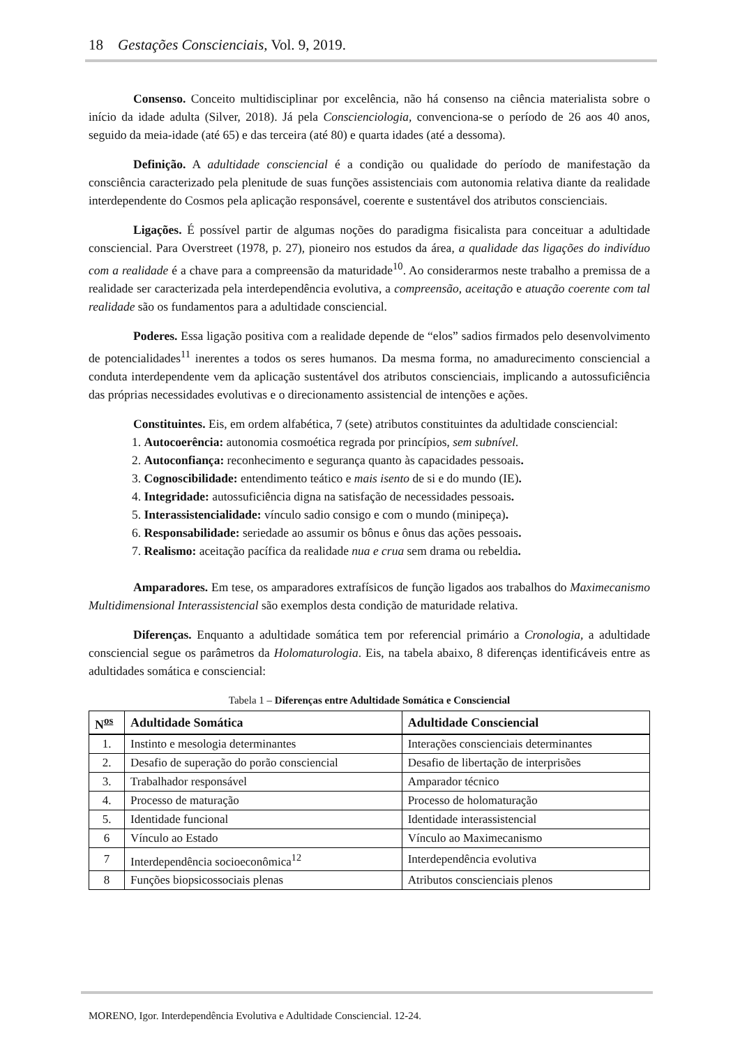18 Gestações Conscienciais, Vol. 9, 2019.
Consenso. Conceito multidisciplinar por excelência, não há consenso na ciência materialista sobre o início da idade adulta (Silver, 2018). Já pela Conscienciologia, convenciona-se o período de 26 aos 40 anos, seguido da meia-idade (até 65) e das terceira (até 80) e quarta idades (até a dessoma).
Definição. A adultidade consciencial é a condição ou qualidade do período de manifestação da consciência caracterizado pela plenitude de suas funções assistenciais com autonomia relativa diante da realidade interdependente do Cosmos pela aplicação responsável, coerente e sustentável dos atributos conscienciais.
Ligações. É possível partir de algumas noções do paradigma fisicalista para conceituar a adultidade consciencial. Para Overstreet (1978, p. 27), pioneiro nos estudos da área, a qualidade das ligações do indivíduo com a realidade é a chave para a compreensão da maturidade<sup>10</sup>. Ao considerarmos neste trabalho a premissa de a realidade ser caracterizada pela interdependência evolutiva, a compreensão, aceitação e atuação coerente com tal realidade são os fundamentos para a adultidade consciencial.
Poderes. Essa ligação positiva com a realidade depende de “elos” sadios firmados pelo desenvolvimento de potencialidades<sup>11</sup> inerentes a todos os seres humanos. Da mesma forma, no amadurecimento consciencial a conduta interdependente vem da aplicação sustentável dos atributos conscienciais, implicando a autossuficiência das próprias necessidades evolutivas e o direcionamento assistencial de intenções e ações.
Constituintes. Eis, em ordem alfabética, 7 (sete) atributos constituintes da adultidade consciencial:
1. Autocoerência: autonomia cosmoética regrada por princípios, sem subnível.
2. Autoconfiança: reconhecimento e segurança quanto às capacidades pessoais.
3. Cognoscibilidade: entendimento teático e mais isento de si e do mundo (IE).
4. Integridade: autossuficiência digna na satisfação de necessidades pessoais.
5. Interassistencialidade: vínculo sadio consigo e com o mundo (minipeça).
6. Responsabilidade: seriedade ao assumir os bônus e ônus das ações pessoais.
7. Realismo: aceitação pacífica da realidade nua e crua sem drama ou rebeldia.
Amparadores. Em tese, os amparadores extrafísicos de função ligados aos trabalhos do Maximecanismo Multidimensional Interassistencial são exemplos desta condição de maturidade relativa.
Diferenças. Enquanto a adultidade somática tem por referencial primário a Cronologia, a adultidade consciencial segue os parâmetros da Holomaturologia. Eis, na tabela abaixo, 8 diferenças identificáveis entre as adultidades somática e consciencial:
Tabela 1 – Diferenças entre Adultidade Somática e Consciencial
| N<sup>os</sup> | Adultidade Somática | Adultidade Consciencial |
| --- | --- | --- |
| 1. | Instinto e mesologia determinantes | Interações conscienciais determinantes |
| 2. | Desafio de superação do porão consciencial | Desafio de libertação de interprisões |
| 3. | Trabalhador responsável | Amparador técnico |
| 4. | Processo de maturação | Processo de holomaturação |
| 5. | Identidade funcional | Identidade interassistencial |
| 6 | Vínculo ao Estado | Vínculo ao Maximecanismo |
| 7 | Interdependência socioeconômica<sup>12</sup> | Interdependência evolutiva |
| 8 | Funções biopsicossociais plenas | Atributos conscienciais plenos |
MORENO, Igor. Interdependência Evolutiva e Adultidade Consciencial. 12-24.